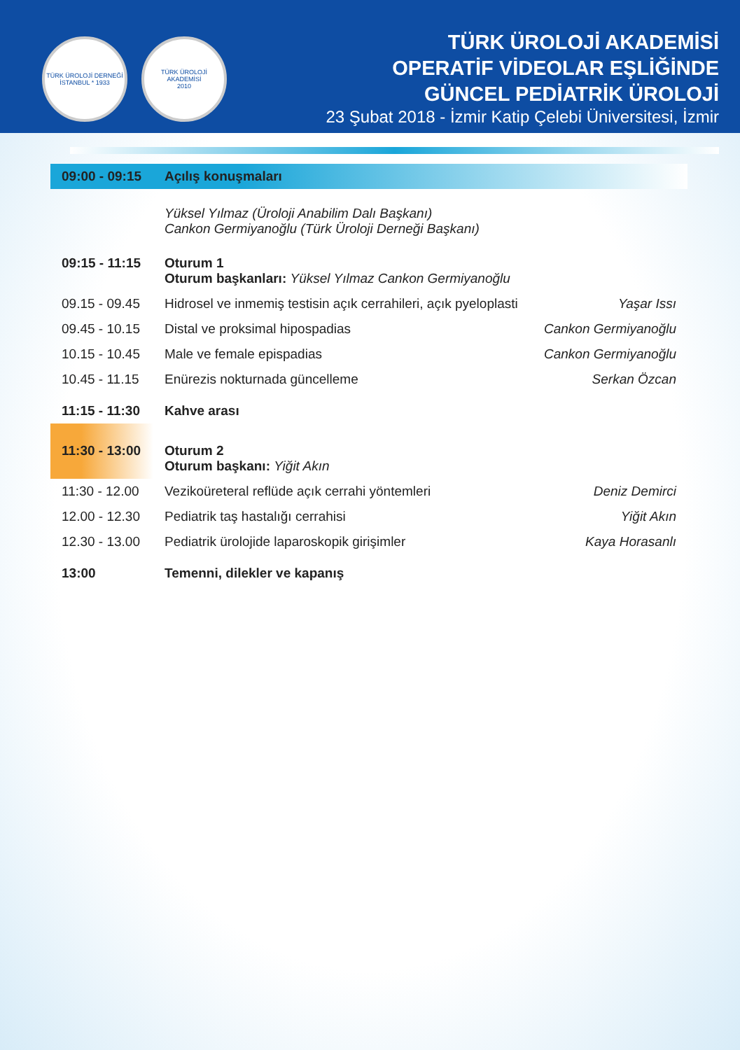TÜRK ÜROLOJİ DERNEĞİ
İSTANBUL * 1933
TÜRK ÜROLOJİ AKADEMİSİ
2010
TÜRK ÜROLOJİ AKADEMİSİ
OPERATİF VİDEOLAR EŞLİĞİNDE
GÜNCEL PEDİATRİK ÜROLOJİ
23 Şubat 2018 - İzmir Katip Çelebi Üniversitesi, İzmir
| 09:00 - 09:15 | Açılış konuşmaları | |
| | Yüksel Yılmaz (Üroloji Anabilim Dalı Başkanı) Cankon Germiyanoğlu (Türk Üroloji Derneği Başkanı) | |
| 09:15 - 11:15 | Oturum 1 Oturum başkanları: Yüksel Yılmaz Cankon Germiyanoğlu | |
| 09.15 - 09.45 | Hidrosel ve inmemiş testisin açık cerrahileri, açık pyeloplasti | Yaşar Issı |
| 09.45 - 10.15 | Distal ve proksimal hipospadias | Cankon Germiyanoğlu |
| 10.15 - 10.45 | Male ve female epispadias | Cankon Germiyanoğlu |
| 10.45 - 11.15 | Enürezis nokturnada güncelleme | Serkan Özcan |
| 11:15 - 11:30 | Kahve arası | |
| 11:30 - 13:00 | Oturum 2 Oturum başkanı: Yiğit Akın | |
| 11:30 - 12.00 | Vezikoüreteral reflüde açık cerrahi yöntemleri | Deniz Demirci |
| 12.00 - 12.30 | Pediatrik taş hastalığı cerrahisi | Yiğit Akın |
| 12.30 - 13.00 | Pediatrik ürolojide laparoskopik girişimler | Kaya Horasanlı |
| 13:00 | Temenni, dilekler ve kapanış | |